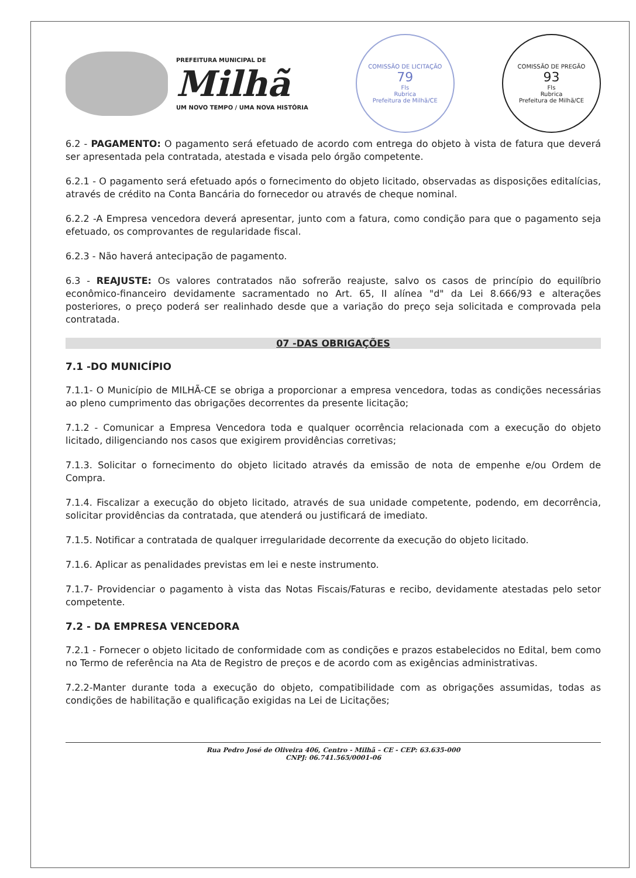PREFEITURA MUNICIPAL DE
Milhã
UM NOVO TEMPO / UMA NOVA HISTÓRIA
COMISSÃO DE LICITAÇÃO
79
Fls
Rubrica
Prefeitura de Milhã/CE
COMISSÃO DE PREGÃO
93
Fls
Rubrica
Prefeitura de Milhã/CE
6.2 - PAGAMENTO: O pagamento será efetuado de acordo com entrega do objeto à vista de fatura que deverá ser apresentada pela contratada, atestada e visada pelo órgão competente.
6.2.1 - O pagamento será efetuado após o fornecimento do objeto licitado, observadas as disposições editalícias, através de crédito na Conta Bancária do fornecedor ou através de cheque nominal.
6.2.2 -A Empresa vencedora deverá apresentar, junto com a fatura, como condição para que o pagamento seja efetuado, os comprovantes de regularidade fiscal.
6.2.3 - Não haverá antecipação de pagamento.
6.3 - REAJUSTE: Os valores contratados não sofrerão reajuste, salvo os casos de princípio do equilíbrio econômico-financeiro devidamente sacramentado no Art. 65, II alínea "d" da Lei 8.666/93 e alterações posteriores, o preço poderá ser realinhado desde que a variação do preço seja solicitada e comprovada pela contratada.
07 -DAS OBRIGAÇÕES
7.1 -DO MUNICÍPIO
7.1.1- O Município de MILHÃ-CE se obriga a proporcionar a empresa vencedora, todas as condições necessárias ao pleno cumprimento das obrigações decorrentes da presente licitação;
7.1.2 - Comunicar a Empresa Vencedora toda e qualquer ocorrência relacionada com a execução do objeto licitado, diligenciando nos casos que exigirem providências corretivas;
7.1.3. Solicitar o fornecimento do objeto licitado através da emissão de nota de empenhe e/ou Ordem de Compra.
7.1.4. Fiscalizar a execução do objeto licitado, através de sua unidade competente, podendo, em decorrência, solicitar providências da contratada, que atenderá ou justificará de imediato.
7.1.5. Notificar a contratada de qualquer irregularidade decorrente da execução do objeto licitado.
7.1.6. Aplicar as penalidades previstas em lei e neste instrumento.
7.1.7- Providenciar o pagamento à vista das Notas Fiscais/Faturas e recibo, devidamente atestadas pelo setor competente.
7.2 - DA EMPRESA VENCEDORA
7.2.1 - Fornecer o objeto licitado de conformidade com as condições e prazos estabelecidos no Edital, bem como no Termo de referência na Ata de Registro de preços e de acordo com as exigências administrativas.
7.2.2-Manter durante toda a execução do objeto, compatibilidade com as obrigações assumidas, todas as condições de habilitação e qualificação exigidas na Lei de Licitações;
Rua Pedro José de Oliveira 406, Centro - Milhã – CE - CEP: 63.635-000
CNPJ: 06.741.565/0001-06